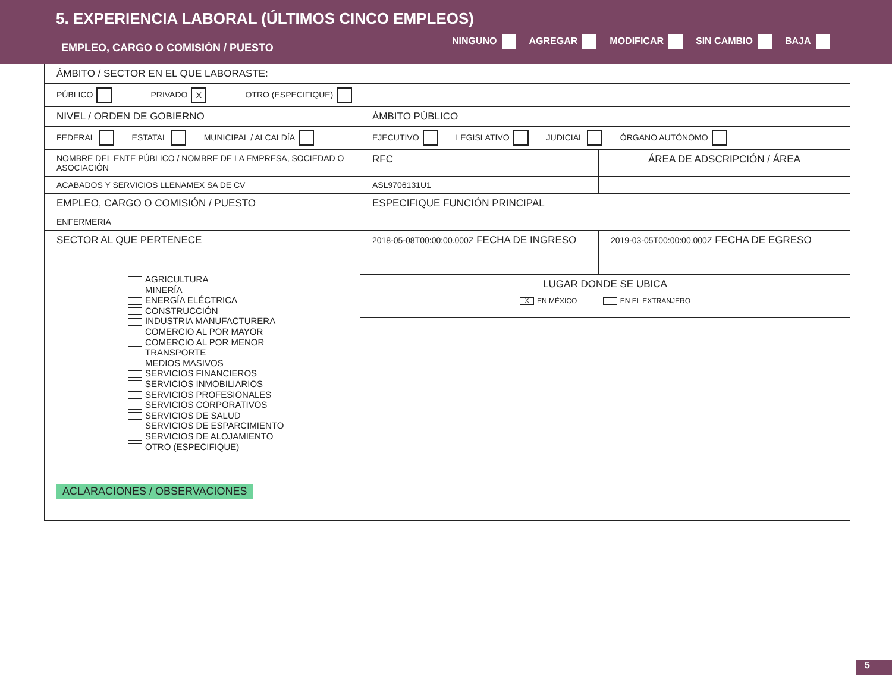5. EXPERIENCIA LABORAL (ÚLTIMOS CINCO EMPLEOS)
EMPLEO, CARGO O COMISIÓN / PUESTO
NINGUNO AGREGAR MODIFICAR SIN CAMBIO BAJA
| ÁMBITO / SECTOR EN EL QUE LABORASTE: | | |
| PÚBLICO PRIVADO X OTRO (ESPECIFIQUE) | | |
| NIVEL / ORDEN DE GOBIERNO | ÁMBITO PÚBLICO | |
| FEDERAL ESTATAL MUNICIPAL / ALCALDÍA | EJECUTIVO LEGISLATIVO JUDICIAL ÓRGANO AUTÓNOMO | |
| NOMBRE DEL ENTE PÚBLICO / NOMBRE DE LA EMPRESA, SOCIEDAD O ASOCIACIÓN | RFC | ÁREA DE ADSCRIPCIÓN / ÁREA |
| ACABADOS Y SERVICIOS LLENAMEX SA DE CV | ASL9706131U1 | |
| EMPLEO, CARGO O COMISIÓN / PUESTO | ESPECIFIQUE FUNCIÓN PRINCIPAL | |
| ENFERMERIA | | |
| SECTOR AL QUE PERTENECE | 2018-05-08T00:00:00.000Z FECHA DE INGRESO | 2019-03-05T00:00:00.000Z FECHA DE EGRESO |
| AGRICULTURA MINERÍA ENERGÍA ELÉCTRICA CONSTRUCCIÓN INDUSTRIA MANUFACTURERA COMERCIO AL POR MAYOR COMERCIO AL POR MENOR TRANSPORTE MEDIOS MASIVOS SERVICIOS FINANCIEROS SERVICIOS INMOBILIARIOS SERVICIOS PROFESIONALES SERVICIOS CORPORATIVOS SERVICIOS DE SALUD SERVICIOS DE ESPARCIMIENTO SERVICIOS DE ALOJAMIENTO OTRO (ESPECIFIQUE) | | |
| | LUGAR DONDE SE UBICA X EN MÉXICO EN EL EXTRANJERO | |
| ACLARACIONES / OBSERVACIONES | | |
5